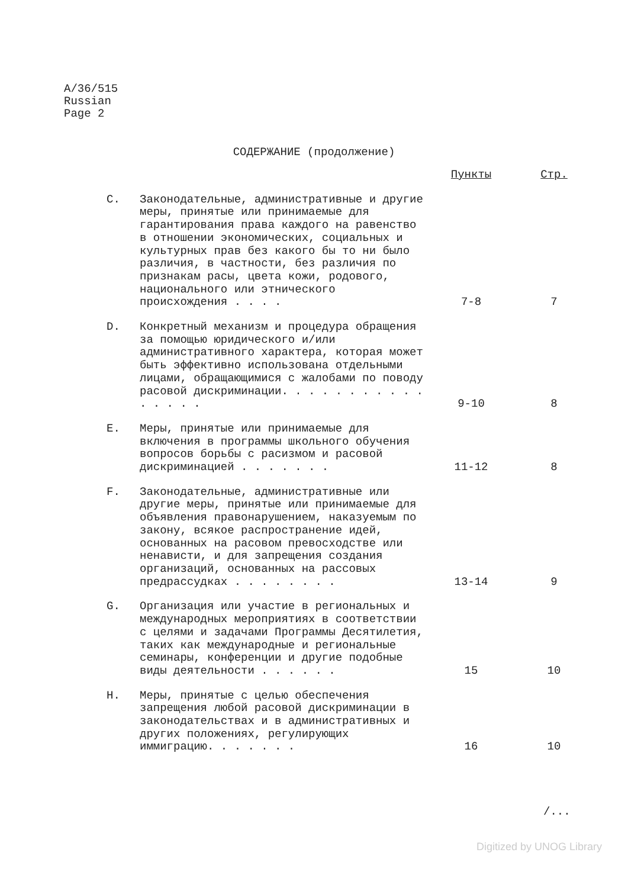A/36/515
Russian
Page 2
СОДЕРЖАНИЕ (продолжение)
| | | Пункты | Стр. |
| --- | --- | --- | --- |
| C. | Законодательные, административные и другие меры, принятые или принимаемые для гарантирования права каждого на равенство в отношении экономических, социальных и культурных прав без какого бы то ни было различия, в частности, без различия по признакам расы, цвета кожи, родового, национального или этнического происхождения . . . . | 7-8 | 7 |
| D. | Конкретный механизм и процедура обращения за помощью юридического и/или административного характера, которая может быть эффективно использована отдельными лицами, обращающимися с жалобами по поводу расовой дискриминации. . . . . . . . . . . . . . . . | 9-10 | 8 |
| E. | Меры, принятые или принимаемые для включения в программы школьного обучения вопросов борьбы с расизмом и расовой дискриминацией . . . . . . . | 11-12 | 8 |
| F. | Законодательные, административные или другие меры, принятые или принимаемые для объявления правонарушением, наказуемым по закону, всякое распространение идей, основанных на расовом превосходстве или ненависти, и для запрещения создания организаций, основанных на рассовых предрассудках . . . . . . . . | 13-14 | 9 |
| G. | Организация или участие в региональных и международных мероприятиях в соответствии с целями и задачами Программы Десятилетия, таких как международные и региональные семинары, конференции и другие подобные виды деятельности . . . . . . | 15 | 10 |
| H. | Меры, принятые с целью обеспечения запрещения любой расовой дискриминации в законодательствах и в административных и других положениях, регулирующих иммиграцию. . . . . . . | 16 | 10 |
/...
Digitized by UNOG Library